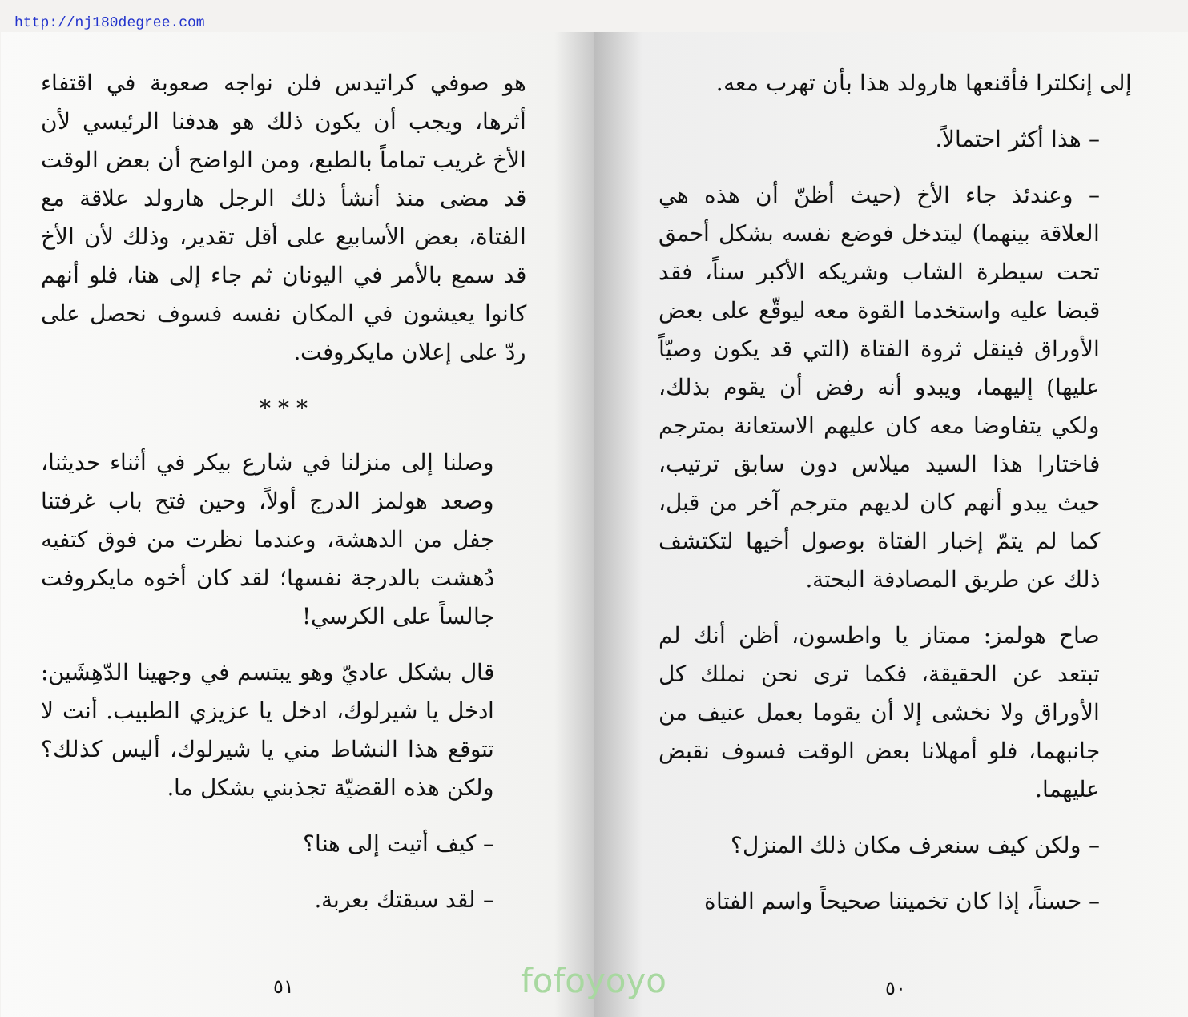http://nj180degree.com
إلى إنكلترا فأقنعها هارولد هذا بأن تهرب معه.
– هذا أكثر احتمالاً.
– وعندئذ جاء الأخ (حيث أظنّ أن هذه هي العلاقة بينهما) ليتدخل فوضع نفسه بشكل أحمق تحت سيطرة الشاب وشريكه الأكبر سناً، فقد قبضا عليه واستخدما القوة معه ليوقّع على بعض الأوراق فينقل ثروة الفتاة (التي قد يكون وصيّاً عليها) إليهما، ويبدو أنه رفض أن يقوم بذلك، ولكي يتفاوضا معه كان عليهم الاستعانة بمترجم فاختارا هذا السيد ميلاس دون سابق ترتيب، حيث يبدو أنهم كان لديهم مترجم آخر من قبل، كما لم يتمّ إخبار الفتاة بوصول أخيها لتكتشف ذلك عن طريق المصادفة البحتة.
صاح هولمز: ممتاز يا واطسون، أظن أنك لم تبتعد عن الحقيقة، فكما ترى نحن نملك كل الأوراق ولا نخشى إلا أن يقوما بعمل عنيف من جانبهما، فلو أمهلانا بعض الوقت فسوف نقبض عليهما.
– ولكن كيف سنعرف مكان ذلك المنزل؟
– حسناً، إذا كان تخميننا صحيحاً واسم الفتاة
٥٠
هو صوفي كراتيدس فلن نواجه صعوبة في اقتفاء أثرها، ويجب أن يكون ذلك هو هدفنا الرئيسي لأن الأخ غريب تماماً بالطبع، ومن الواضح أن بعض الوقت قد مضى منذ أنشأ ذلك الرجل هارولد علاقة مع الفتاة، بعض الأسابيع على أقل تقدير، وذلك لأن الأخ قد سمع بالأمر في اليونان ثم جاء إلى هنا، فلو أنهم كانوا يعيشون في المكان نفسه فسوف نحصل على ردّ على إعلان مايكروفت.
* * *
وصلنا إلى منزلنا في شارع بيكر في أثناء حديثنا، وصعد هولمز الدرج أولاً، وحين فتح باب غرفتنا جفل من الدهشة، وعندما نظرت من فوق كتفيه دُهشت بالدرجة نفسها؛ لقد كان أخوه مايكروفت جالساً على الكرسي!
قال بشكل عاديّ وهو يبتسم في وجهينا الدّهِشَين: ادخل يا شيرلوك، ادخل يا عزيزي الطبيب. أنت لا تتوقع هذا النشاط مني يا شيرلوك، أليس كذلك؟ ولكن هذه القضيّة تجذبني بشكل ما.
– كيف أتيت إلى هنا؟
– لقد سبقتك بعربة.
٥١
fofoyoyo